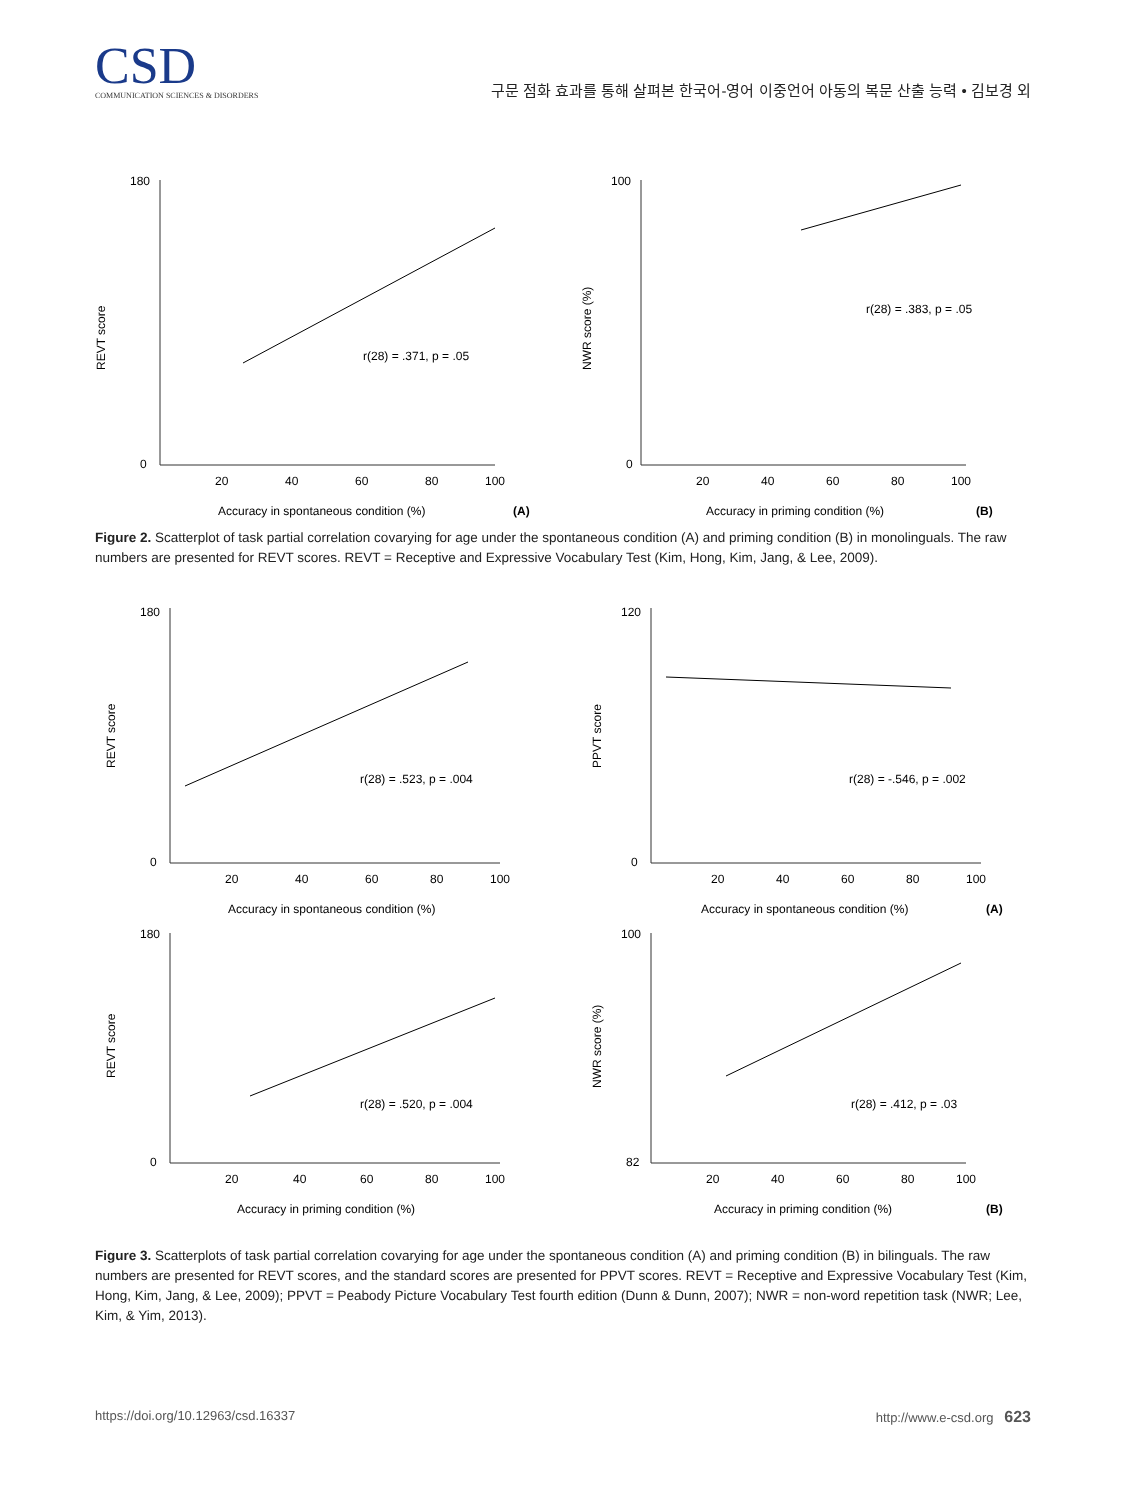CSD
COMMUNICATION SCIENCES & DISORDERS
구문 점화 효과를 통해 살펴본 한국어-영어 이중언어 아동의 복문 산출 능력 • 김보경 외
REVT score
180
0
20
40
60
80
100
r(28) = .371, p = .05
Accuracy in spontaneous condition (%)
(A)
NWR score (%)
100
0
20
40
60
80
100
r(28) = .383, p = .05
Accuracy in priming condition (%)
(B)
Figure 2. Scatterplot of task partial correlation covarying for age under the spontaneous condition (A) and priming condition (B) in monolinguals. The raw numbers are presented for REVT scores. REVT = Receptive and Expressive Vocabulary Test (Kim, Hong, Kim, Jang, & Lee, 2009).
REVT score
180
0
20
40
60
80
100
r(28) = .523, p = .004
Accuracy in spontaneous condition (%)
PPVT score
120
0
20
40
60
80
100
r(28) = -.546, p = .002
Accuracy in spontaneous condition (%)
(A)
REVT score
180
0
20
40
60
80
100
r(28) = .520, p = .004
Accuracy in priming condition (%)
NWR score (%)
100
82
20
40
60
80
100
r(28) = .412, p = .03
Accuracy in priming condition (%)
(B)
Figure 3. Scatterplots of task partial correlation covarying for age under the spontaneous condition (A) and priming condition (B) in bilinguals. The raw numbers are presented for REVT scores, and the standard scores are presented for PPVT scores. REVT = Receptive and Expressive Vocabulary Test (Kim, Hong, Kim, Jang, & Lee, 2009); PPVT = Peabody Picture Vocabulary Test fourth edition (Dunn & Dunn, 2007); NWR = non-word repetition task (NWR; Lee, Kim, & Yim, 2013).
https://doi.org/10.12963/csd.16337 http://www.e-csd.org 623